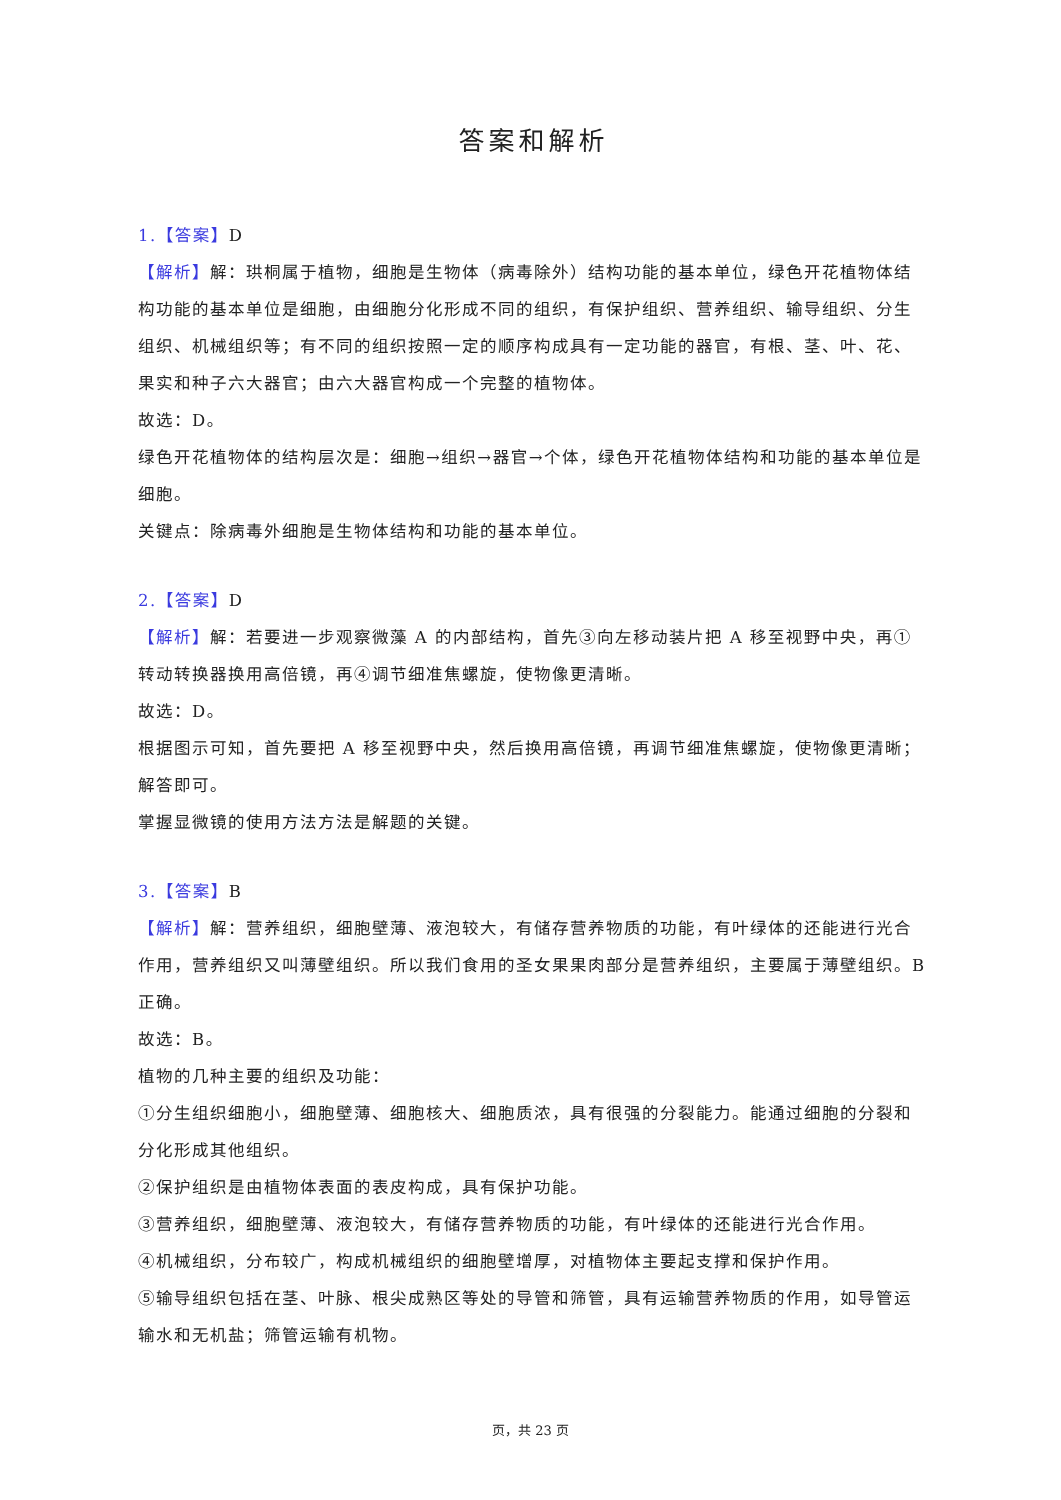答案和解析
1.【答案】D
【解析】解：珙桐属于植物，细胞是生物体（病毒除外）结构功能的基本单位，绿色开花植物体结构功能的基本单位是细胞，由细胞分化形成不同的组织，有保护组织、营养组织、输导组织、分生组织、机械组织等；有不同的组织按照一定的顺序构成具有一定功能的器官，有根、茎、叶、花、果实和种子六大器官；由六大器官构成一个完整的植物体。
故选：D。
绿色开花植物体的结构层次是：细胞→组织→器官→个体，绿色开花植物体结构和功能的基本单位是细胞。
关键点：除病毒外细胞是生物体结构和功能的基本单位。
2.【答案】D
【解析】解：若要进一步观察微藻 A 的内部结构，首先③向左移动装片把 A 移至视野中央，再①转动转换器换用高倍镜，再④调节细准焦螺旋，使物像更清晰。
故选：D。
根据图示可知，首先要把 A 移至视野中央，然后换用高倍镜，再调节细准焦螺旋，使物像更清晰；解答即可。
掌握显微镜的使用方法方法是解题的关键。
3.【答案】B
【解析】解：营养组织，细胞壁薄、液泡较大，有储存营养物质的功能，有叶绿体的还能进行光合作用，营养组织又叫薄壁组织。所以我们食用的圣女果果肉部分是营养组织，主要属于薄壁组织。B 正确。
故选：B。
植物的几种主要的组织及功能：
①分生组织细胞小，细胞壁薄、细胞核大、细胞质浓，具有很强的分裂能力。能通过细胞的分裂和分化形成其他组织。
②保护组织是由植物体表面的表皮构成，具有保护功能。
③营养组织，细胞壁薄、液泡较大，有储存营养物质的功能，有叶绿体的还能进行光合作用。
④机械组织，分布较广，构成机械组织的细胞壁增厚，对植物体主要起支撑和保护作用。
⑤输导组织包括在茎、叶脉、根尖成熟区等处的导管和筛管，具有运输营养物质的作用，如导管运输水和无机盐；筛管运输有机物。
页，共 23 页